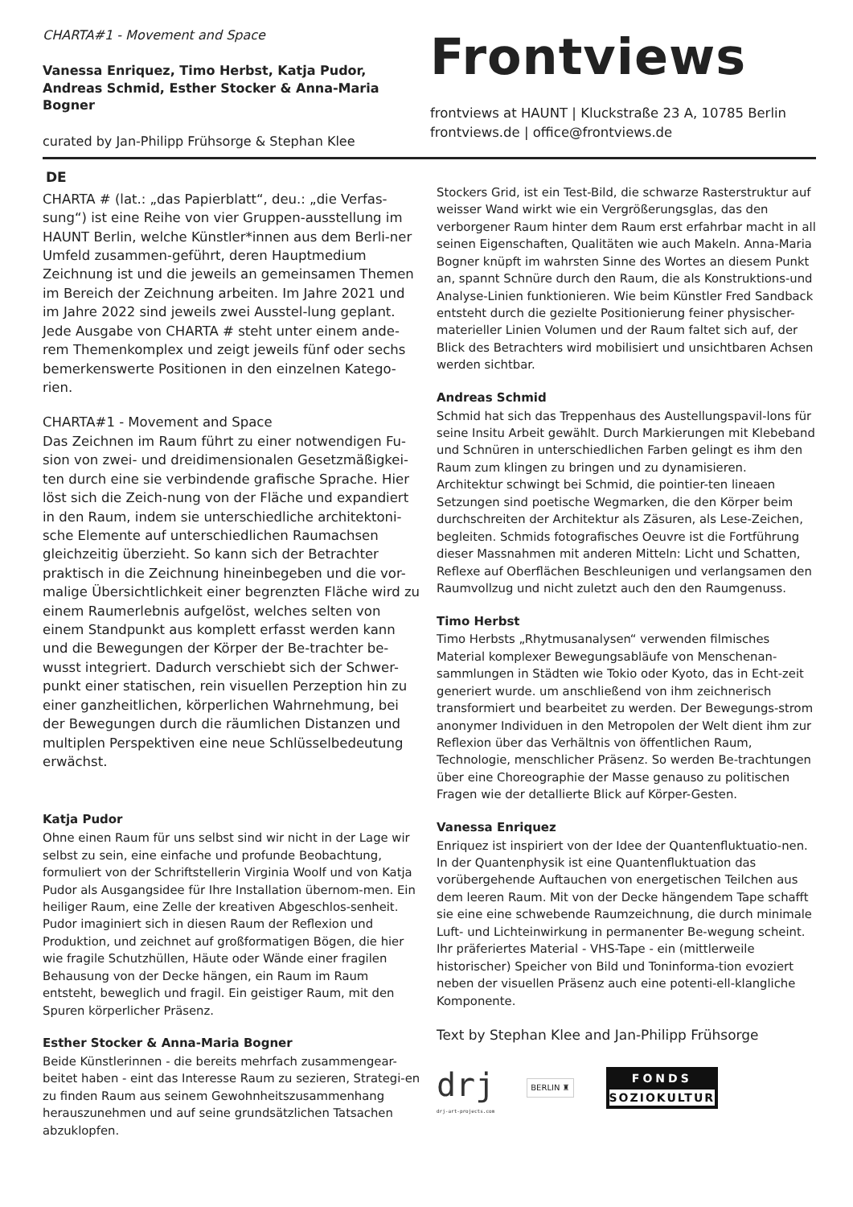CHARTA#1 - Movement and Space
Vanessa Enriquez, Timo Herbst, Katja Pudor, Andreas Schmid, Esther Stocker & Anna-Maria Bogner
curated by Jan-Philipp Frühsorge & Stephan Klee
Frontviews
frontviews at HAUNT | Kluckstraße 23 A, 10785 Berlin
frontviews.de | office@frontviews.de
DE
CHARTA # (lat.: „das Papierblatt“, deu.: „die Verfas-sung“) ist eine Reihe von vier Gruppen-ausstellung im HAUNT Berlin, welche Künstler*innen aus dem Berli-ner Umfeld zusammen-geführt, deren Hauptmedium Zeichnung ist und die jeweils an gemeinsamen Themen im Bereich der Zeichnung arbeiten. Im Jahre 2021 und im Jahre 2022 sind jeweils zwei Ausstel-lung geplant. Jede Ausgabe von CHARTA # steht unter einem ande-rem Themenkomplex und zeigt jeweils fünf oder sechs bemerkenswerte Positionen in den einzelnen Katego-rien.
CHARTA#1 - Movement and Space
Das Zeichnen im Raum führt zu einer notwendigen Fu-sion von zwei- und dreidimensionalen Gesetzmäßigkei-ten durch eine sie verbindende grafische Sprache. Hier löst sich die Zeich-nung von der Fläche und expandiert in den Raum, indem sie unterschiedliche architektoni-sche Elemente auf unterschiedlichen Raumachsen gleichzeitig überzieht. So kann sich der Betrachter praktisch in die Zeichnung hineinbegeben und die vor-malige Übersichtlichkeit einer begrenzten Fläche wird zu einem Raumerlebnis aufgelöst, welches selten von einem Standpunkt aus komplett erfasst werden kann und die Bewegungen der Körper der Be-trachter be-wusst integriert. Dadurch verschiebt sich der Schwer-punkt einer statischen, rein visuellen Perzeption hin zu einer ganzheitlichen, körperlichen Wahrnehmung, bei der Bewegungen durch die räumlichen Distanzen und multiplen Perspektiven eine neue Schlüsselbedeutung erwächst.
Katja Pudor
Ohne einen Raum für uns selbst sind wir nicht in der Lage wir selbst zu sein, eine einfache und profunde Beobachtung, formuliert von der Schriftstellerin Virginia Woolf und von Katja Pudor als Ausgangsidee für Ihre Installation übernom-men. Ein heiliger Raum, eine Zelle der kreativen Abgeschlos-senheit. Pudor imaginiert sich in diesen Raum der Reflexion und Produktion, und zeichnet auf großformatigen Bögen, die hier wie fragile Schutzhüllen, Häute oder Wände einer fragilen Behausung von der Decke hängen, ein Raum im Raum entsteht, beweglich und fragil. Ein geistiger Raum, mit den Spuren körperlicher Präsenz.
Esther Stocker & Anna-Maria Bogner
Beide Künstlerinnen - die bereits mehrfach zusammengear-beitet haben - eint das Interesse Raum zu sezieren, Strategi-en zu finden Raum aus seinem Gewohnheitszusammenhang herauszunehmen und auf seine grundsätzlichen Tatsachen abzuklopfen.
Stockers Grid, ist ein Test-Bild, die schwarze Rasterstruktur auf weisser Wand wirkt wie ein Vergrößerungsglas, das den verborgener Raum hinter dem Raum erst erfahrbar macht in all seinen Eigenschaften, Qualitäten wie auch Makeln. Anna-Maria Bogner knüpft im wahrsten Sinne des Wortes an diesem Punkt an, spannt Schnüre durch den Raum, die als Konstruktions-und Analyse-Linien funktionieren. Wie beim Künstler Fred Sandback entsteht durch die gezielte Positionierung feiner physischer-materieller Linien Volumen und der Raum faltet sich auf, der Blick des Betrachters wird mobilisiert und unsichtbaren Achsen werden sichtbar.
Andreas Schmid
Schmid hat sich das Treppenhaus des Austellungspavil-lons für seine Insitu Arbeit gewählt. Durch Markierungen mit Klebeband und Schnüren in unterschiedlichen Farben gelingt es ihm den Raum zum klingen zu bringen und zu dynamisieren. Architektur schwingt bei Schmid, die pointier-ten lineaen Setzungen sind poetische Wegmarken, die den Körper beim durchschreiten der Architektur als Zäsuren, als Lese-Zeichen, begleiten. Schmids fotografisches Oeuvre ist die Fortführung dieser Massnahmen mit anderen Mitteln: Licht und Schatten, Reflexe auf Oberflächen Beschleunigen und verlangsamen den Raumvollzug und nicht zuletzt auch den den Raumgenuss.
Timo Herbst
Timo Herbsts „Rhytmusanalysen“ verwenden filmisches Material komplexer Bewegungsabläufe von Menschenan-sammlungen in Städten wie Tokio oder Kyoto, das in Echt-zeit generiert wurde. um anschließend von ihm zeichnerisch transformiert und bearbeitet zu werden. Der Bewegungs-strom anonymer Individuen in den Metropolen der Welt dient ihm zur Reflexion über das Verhältnis von öffentlichen Raum, Technologie, menschlicher Präsenz. So werden Be-trachtungen über eine Choreographie der Masse genauso zu politischen Fragen wie der detallierte Blick auf Körper-Gesten.
Vanessa Enriquez
Enriquez ist inspiriert von der Idee der Quantenfluktuatio-nen. In der Quantenphysik ist eine Quantenfluktuation das vorübergehende Auftauchen von energetischen Teilchen aus dem leeren Raum. Mit von der Decke hängendem Tape schafft sie eine eine schwebende Raumzeichnung, die durch minimale Luft- und Lichteinwirkung in permanenter Be-wegung scheint. Ihr präferiertes Material - VHS-Tape - ein (mittlerweile historischer) Speicher von Bild und Toninforma-tion evoziert neben der visuellen Präsenz auch eine potenti-ell-klangliche Komponente.
Text by Stephan Klee and Jan-Philipp Frühsorge
drj
drj-art-projects.com
BERLIN ♜
FONDS
SOZIOKULTUR